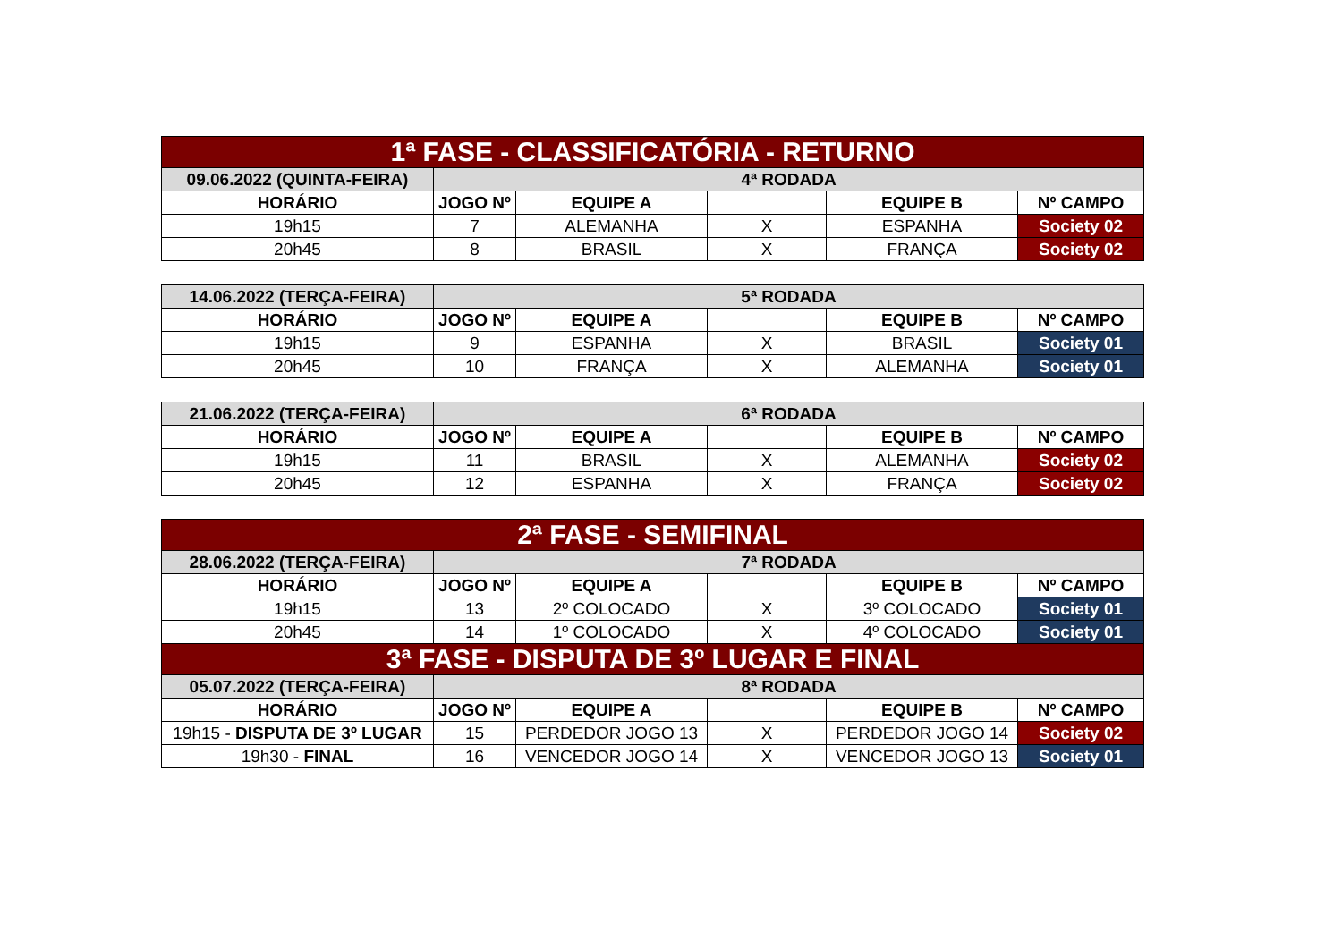| 1ª FASE - CLASSIFICATÓRIA - RETURNO | | | | | |
| 09.06.2022 (QUINTA-FEIRA) | 4ª RODADA | | | | |
| HORÁRIO | JOGO Nº | EQUIPE A | | EQUIPE B | Nº CAMPO |
| 19h15 | 7 | ALEMANHA | X | ESPANHA | Society 02 |
| 20h45 | 8 | BRASIL | X | FRANÇA | Society 02 |
| 14.06.2022 (TERÇA-FEIRA) | 5ª RODADA | | | | |
| HORÁRIO | JOGO Nº | EQUIPE A | | EQUIPE B | Nº CAMPO |
| 19h15 | 9 | ESPANHA | X | BRASIL | Society 01 |
| 20h45 | 10 | FRANÇA | X | ALEMANHA | Society 01 |
| 21.06.2022 (TERÇA-FEIRA) | 6ª RODADA | | | | |
| HORÁRIO | JOGO Nº | EQUIPE A | | EQUIPE B | Nº CAMPO |
| 19h15 | 11 | BRASIL | X | ALEMANHA | Society 02 |
| 20h45 | 12 | ESPANHA | X | FRANÇA | Society 02 |
| 2ª FASE - SEMIFINAL | | | | | |
| 28.06.2022 (TERÇA-FEIRA) | 7ª RODADA | | | | |
| HORÁRIO | JOGO Nº | EQUIPE A | | EQUIPE B | Nº CAMPO |
| 19h15 | 13 | 2º COLOCADO | X | 3º COLOCADO | Society 01 |
| 20h45 | 14 | 1º COLOCADO | X | 4º COLOCADO | Society 01 |
| 3ª FASE - DISPUTA DE 3º LUGAR E FINAL | | | | | |
| 05.07.2022 (TERÇA-FEIRA) | 8ª RODADA | | | | |
| HORÁRIO | JOGO Nº | EQUIPE A | | EQUIPE B | Nº CAMPO |
| 19h15 - DISPUTA DE 3º LUGAR | 15 | PERDEDOR JOGO 13 | X | PERDEDOR JOGO 14 | Society 02 |
| 19h30 - FINAL | 16 | VENCEDOR JOGO 14 | X | VENCEDOR JOGO 13 | Society 01 |